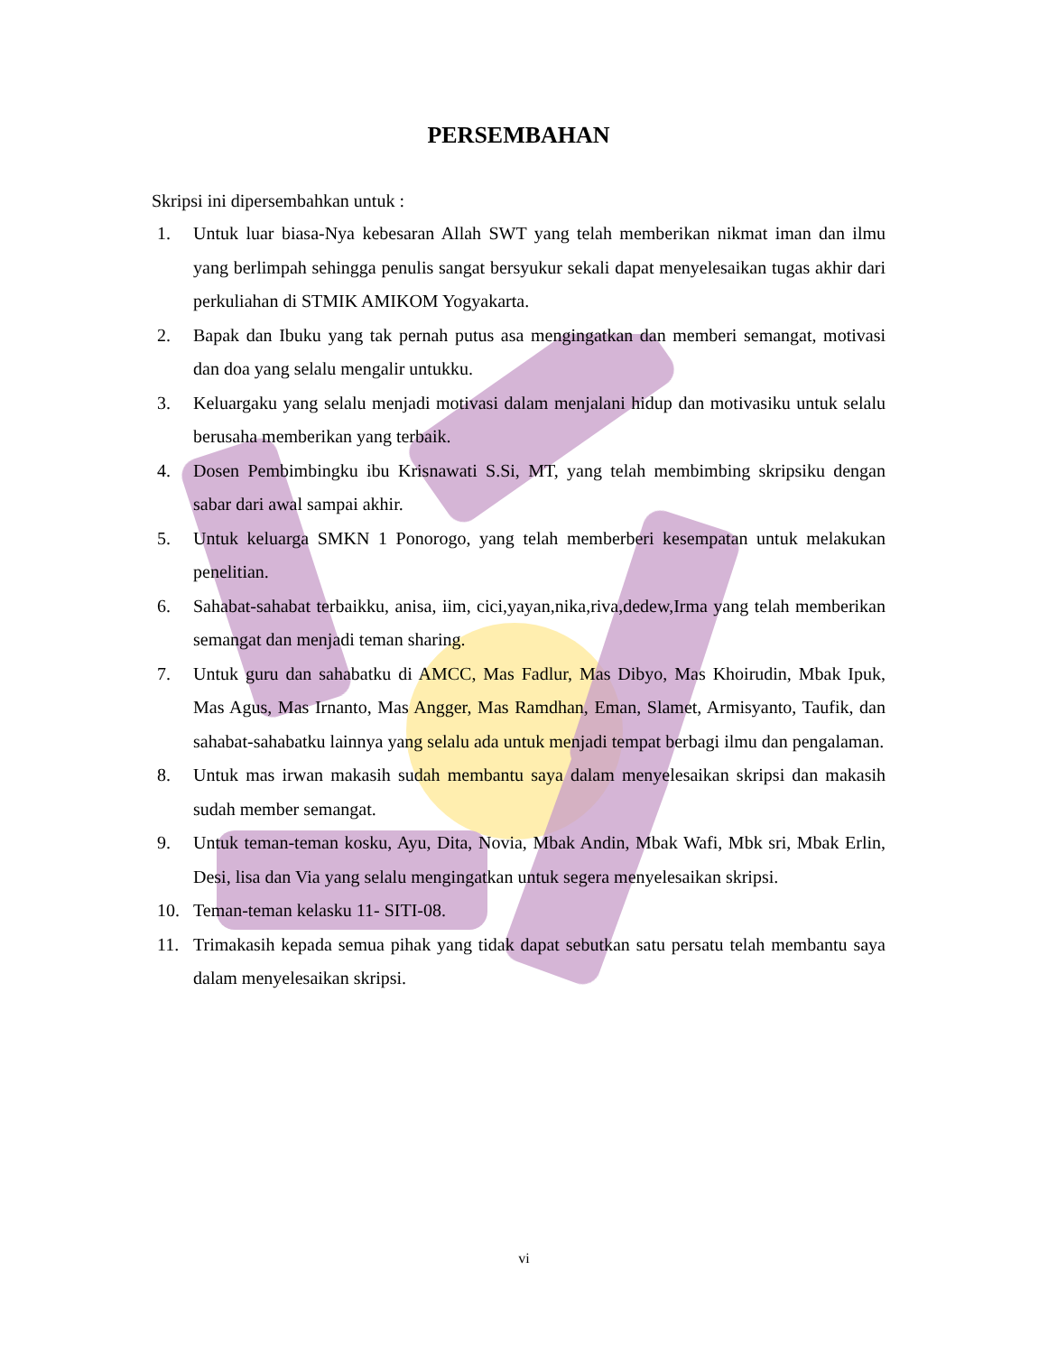PERSEMBAHAN
Skripsi ini dipersembahkan untuk :
1. Untuk luar biasa-Nya kebesaran Allah SWT yang telah memberikan nikmat iman dan ilmu yang berlimpah sehingga penulis sangat bersyukur sekali dapat menyelesaikan tugas akhir dari perkuliahan di STMIK AMIKOM Yogyakarta.
2. Bapak dan Ibuku yang tak pernah putus asa mengingatkan dan memberi semangat, motivasi dan doa yang selalu mengalir untukku.
3. Keluargaku yang selalu menjadi motivasi dalam menjalani hidup dan motivasiku untuk selalu berusaha memberikan yang terbaik.
4. Dosen Pembimbingku ibu Krisnawati S.Si, MT, yang telah membimbing skripsiku dengan sabar dari awal sampai akhir.
5. Untuk keluarga SMKN 1 Ponorogo, yang telah memberberi kesempatan untuk melakukan penelitian.
6. Sahabat-sahabat terbaikku, anisa, iim, cici,yayan,nika,riva,dedew,Irma yang telah memberikan semangat dan menjadi teman sharing.
7. Untuk guru dan sahabatku di AMCC, Mas Fadlur, Mas Dibyo, Mas Khoirudin, Mbak Ipuk, Mas Agus, Mas Irnanto, Mas Angger, Mas Ramdhan, Eman, Slamet, Armisyanto, Taufik, dan sahabat-sahabatku lainnya yang selalu ada untuk menjadi tempat berbagi ilmu dan pengalaman.
8. Untuk mas irwan makasih sudah membantu saya dalam menyelesaikan skripsi dan makasih sudah member semangat.
9. Untuk teman-teman kosku, Ayu, Dita, Novia, Mbak Andin, Mbak Wafi, Mbk sri, Mbak Erlin, Desi, lisa dan Via yang selalu mengingatkan untuk segera menyelesaikan skripsi.
10. Teman-teman kelasku 11- SITI-08.
11. Trimakasih kepada semua pihak yang tidak dapat sebutkan satu persatu telah membantu saya dalam menyelesaikan skripsi.
vi